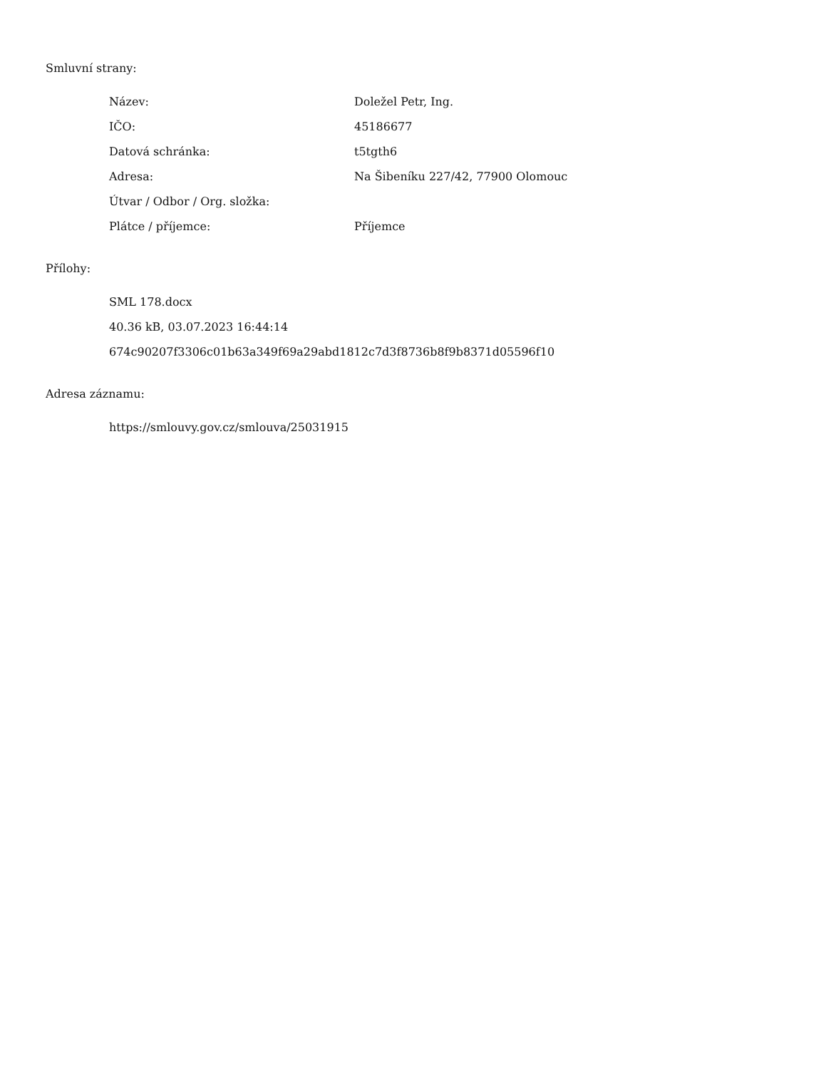Smluvní strany:
| Název: | Doležel Petr, Ing. |
| IČO: | 45186677 |
| Datová schránka: | t5tgth6 |
| Adresa: | Na Šibeníku 227/42, 77900 Olomouc |
| Útvar / Odbor / Org. složka: | |
| Plátce / příjemce: | Příjemce |
Přílohy:
SML 178.docx
40.36 kB, 03.07.2023 16:44:14
674c90207f3306c01b63a349f69a29abd1812c7d3f8736b8f9b8371d05596f10
Adresa záznamu:
https://smlouvy.gov.cz/smlouva/25031915